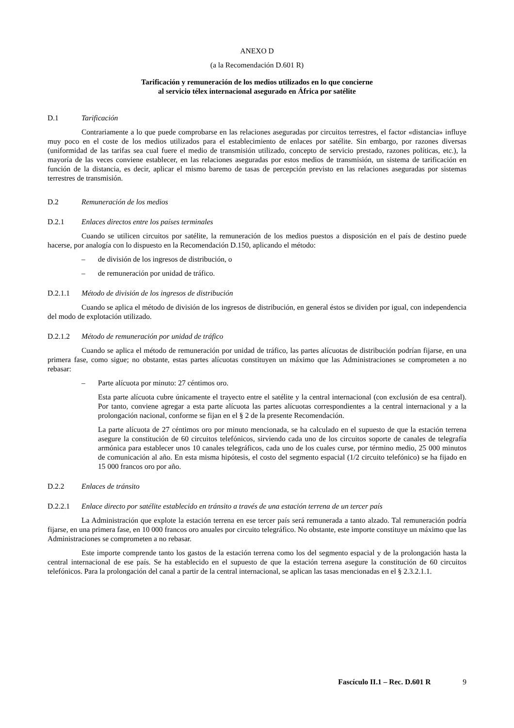ANEXO D
(a la Recomendación D.601 R)
Tarificación y remuneración de los medios utilizados en lo que concierne
al servicio télex internacional asegurado en África por satélite
D.1 Tarificación
Contrariamente a lo que puede comprobarse en las relaciones aseguradas por circuitos terrestres, el factor «distancia» influye muy poco en el coste de los medios utilizados para el establecimiento de enlaces por satélite. Sin embargo, por razones diversas (uniformidad de las tarifas sea cual fuere el medio de transmisión utilizado, concepto de servicio prestado, razones políticas, etc.), la mayoría de las veces conviene establecer, en las relaciones aseguradas por estos medios de transmisión, un sistema de tarificación en función de la distancia, es decir, aplicar el mismo baremo de tasas de percepción previsto en las relaciones aseguradas por sistemas terrestres de transmisión.
D.2 Remuneración de los medios
D.2.1 Enlaces directos entre los países terminales
Cuando se utilicen circuitos por satélite, la remuneración de los medios puestos a disposición en el país de destino puede hacerse, por analogía con lo dispuesto en la Recomendación D.150, aplicando el método:
– de división de los ingresos de distribución, o
– de remuneración por unidad de tráfico.
D.2.1.1 Método de división de los ingresos de distribución
Cuando se aplica el método de división de los ingresos de distribución, en general éstos se dividen por igual, con independencia del modo de explotación utilizado.
D.2.1.2 Método de remuneración por unidad de tráfico
Cuando se aplica el método de remuneración por unidad de tráfico, las partes alícuotas de distribución podrían fijarse, en una primera fase, como sigue; no obstante, estas partes alícuotas constituyen un máximo que las Administraciones se comprometen a no rebasar:
– Parte alícuota por minuto: 27 céntimos oro.
Esta parte alícuota cubre únicamente el trayecto entre el satélite y la central internacional (con exclusión de esa central). Por tanto, conviene agregar a esta parte alícuota las partes alícuotas correspondientes a la central internacional y a la prolongación nacional, conforme se fijan en el § 2 de la presente Recomendación.
La parte alícuota de 27 céntimos oro por minuto mencionada, se ha calculado en el supuesto de que la estación terrena asegure la constitución de 60 circuitos telefónicos, sirviendo cada uno de los circuitos soporte de canales de telegrafía armónica para establecer unos 10 canales telegráficos, cada uno de los cuales curse, por término medio, 25 000 minutos de comunicación al año. En esta misma hipótesis, el costo del segmento espacial (1/2 circuito telefónico) se ha fijado en 15 000 francos oro por año.
D.2.2 Enlaces de tránsito
D.2.2.1 Enlace directo por satélite establecido en tránsito a través de una estación terrena de un tercer país
La Administración que explote la estación terrena en ese tercer país será remunerada a tanto alzado. Tal remuneración podría fijarse, en una primera fase, en 10 000 francos oro anuales por circuito telegráfico. No obstante, este importe constituye un máximo que las Administraciones se comprometen a no rebasar.
Este importe comprende tanto los gastos de la estación terrena como los del segmento espacial y de la prolongación hasta la central internacional de ese país. Se ha establecido en el supuesto de que la estación terrena asegure la constitución de 60 circuitos telefónicos. Para la prolongación del canal a partir de la central internacional, se aplican las tasas mencionadas en el § 2.3.2.1.1.
Fascículo II.1 – Rec. D.601 R 9